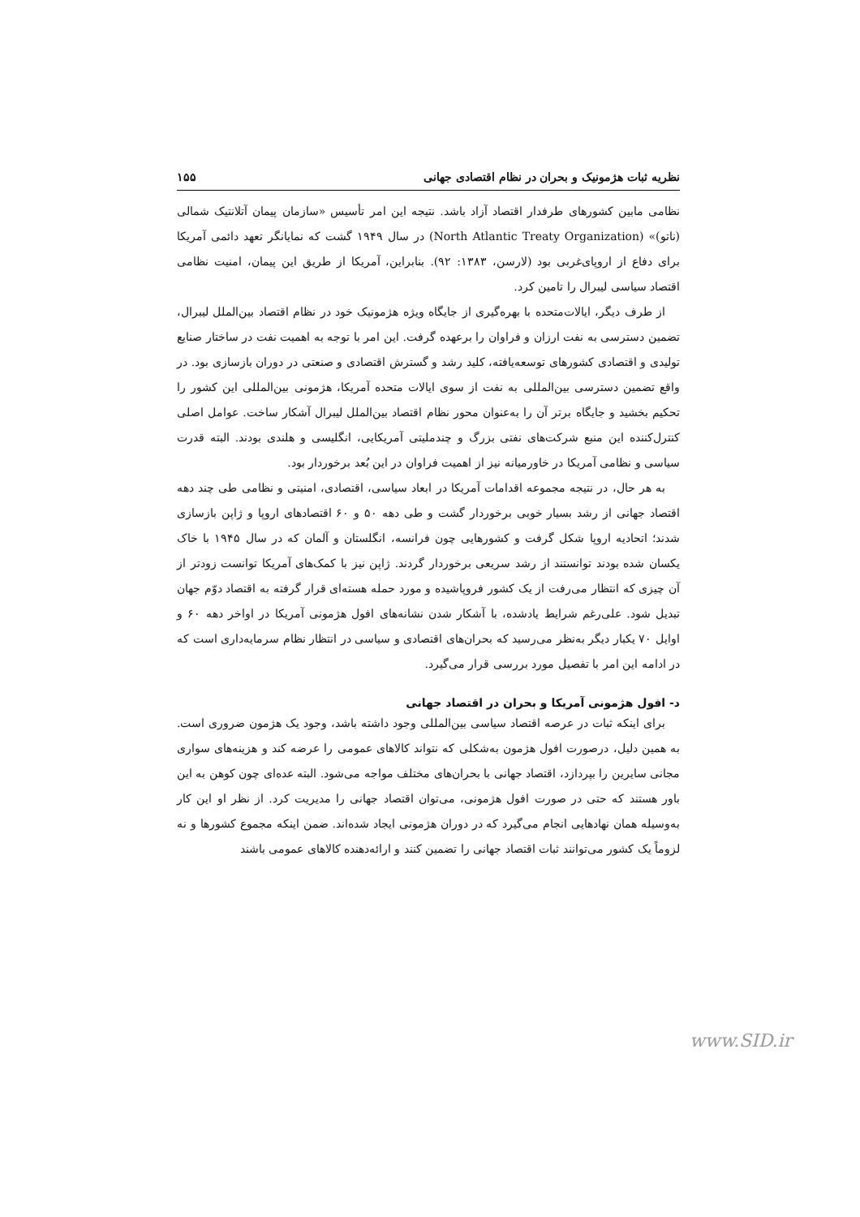نظریه ثبات هژمونیک و بحران در نظام اقتصادی جهانی ۱۵۵
نظامی مابین کشورهای طرفدار اقتصاد آزاد باشد. نتیجه این امر تأسیس «سازمان پیمان آتلانتیک شمالی (ناتو)» (North Atlantic Treaty Organization) در سال ۱۹۴۹ گشت که نمایانگر تعهد دائمی آمریکا برای دفاع از اروپای‌غربی بود (لارسن، ۱۳۸۳: ۹۲). بنابراین، آمریکا از طریق این پیمان، امنیت نظامی اقتصاد سیاسی لیبرال را تامین کرد.
از طرف دیگر، ایالات‌متحده با بهره‌گیری از جایگاه ویژه هژمونیک خود در نظام اقتصاد بین‌الملل لیبرال، تضمین دسترسی به نفت ارزان و فراوان را برعهده گرفت. این امر با توجه به اهمیت نفت در ساختار صنایع تولیدی و اقتصادی کشورهای توسعه‌یافته، کلید رشد و گسترش اقتصادی و صنعتی در دوران بازسازی بود. در واقع تضمین دسترسی بین‌المللی به نفت از سوی ایالات متحده آمریکا، هژمونی بین‌المللی این کشور را تحکیم بخشید و جایگاه برتر آن را به‌عنوان محور نظام اقتصاد بین‌الملل لیبرال آشکار ساخت. عوامل اصلی کنترل‌کننده این منبع شرکت‌های نفتی بزرگ و چندملیتی آمریکایی، انگلیسی و هلندی بودند. البته قدرت سیاسی و نظامی آمریکا در خاورمیانه نیز از اهمیت فراوان در این بُعد برخوردار بود.
به هر حال، در نتیجه مجموعه اقدامات آمریکا در ابعاد سیاسی، اقتصادی، امنیتی و نظامی طی چند دهه اقتصاد جهانی از رشد بسیار خوبی برخوردار گشت و طی دهه ۵۰ و ۶۰ اقتصادهای اروپا و ژاپن بازسازی شدند؛ اتحادیه اروپا شکل گرفت و کشورهایی چون فرانسه، انگلستان و آلمان که در سال ۱۹۴۵ با خاک یکسان شده بودند توانستند از رشد سریعی برخوردار گردند. ژاپن نیز با کمک‌های آمریکا توانست زودتر از آن چیزی که انتظار می‌رفت از یک کشور فروپاشیده و مورد حمله هسته‌ای قرار گرفته به اقتصاد دوّم جهان تبدیل شود. علی‌رغم شرایط یادشده، با آشکار شدن نشانه‌های افول هژمونی آمریکا در اواخر دهه ۶۰ و اوایل ۷۰ یکبار دیگر به‌نظر می‌رسید که بحران‌های اقتصادی و سیاسی در انتظار نظام سرمایه‌داری است که در ادامه این امر با تفصیل مورد بررسی قرار می‌گیرد.
د- افول هژمونی آمریکا و بحران در اقتصاد جهانی
برای اینکه ثبات در عرصه اقتصاد سیاسی بین‌المللی وجود داشته باشد، وجود یک هژمون ضروری است. به همین دلیل، درصورت افول هژمون به‌شکلی که نتواند کالاهای عمومی را عرضه کند و هزینه‌های سواری مجانی سایرین را بپردازد، اقتصاد جهانی با بحران‌های مختلف مواجه می‌شود. البته عده‌ای چون کوهن به این باور هستند که حتی در صورت افول هژمونی، می‌توان اقتصاد جهانی را مدیریت کرد. از نظر او این کار به‌وسیله همان نهادهایی انجام می‌گیرد که در دوران هژمونی ایجاد شده‌اند. ضمن اینکه مجموع کشورها و نه لزوماً یک کشور می‌توانند ثبات اقتصاد جهانی را تضمین کنند و ارائه‌دهنده کالاهای عمومی باشند
www.SID.ir